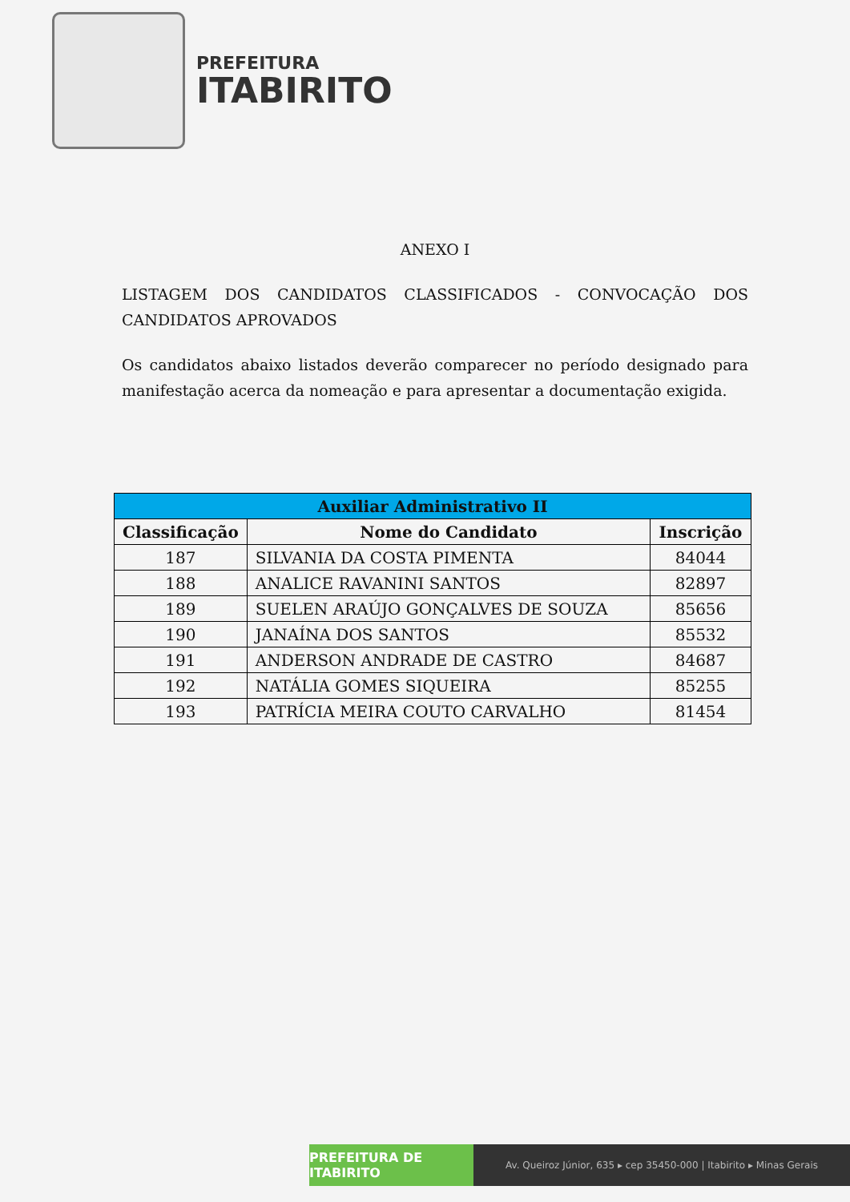PREFEITURA
ITABIRITO
ANEXO I
LISTAGEM DOS CANDIDATOS CLASSIFICADOS - CONVOCAÇÃO DOS CANDIDATOS APROVADOS
Os candidatos abaixo listados deverão comparecer no período designado para manifestação acerca da nomeação e para apresentar a documentação exigida.
| Auxiliar Administrativo II | | |
| --- | --- | --- |
| Classificação | Nome do Candidato | Inscrição |
| 187 | SILVANIA DA COSTA PIMENTA | 84044 |
| 188 | ANALICE RAVANINI SANTOS | 82897 |
| 189 | SUELEN ARAÚJO GONÇALVES DE SOUZA | 85656 |
| 190 | JANAÍNA DOS SANTOS | 85532 |
| 191 | ANDERSON ANDRADE DE CASTRO | 84687 |
| 192 | NATÁLIA GOMES SIQUEIRA | 85255 |
| 193 | PATRÍCIA MEIRA COUTO CARVALHO | 81454 |
PREFEITURA DE ITABIRITO
Av. Queiroz Júnior, 635 ▸ cep 35450-000 | Itabirito ▸ Minas Gerais